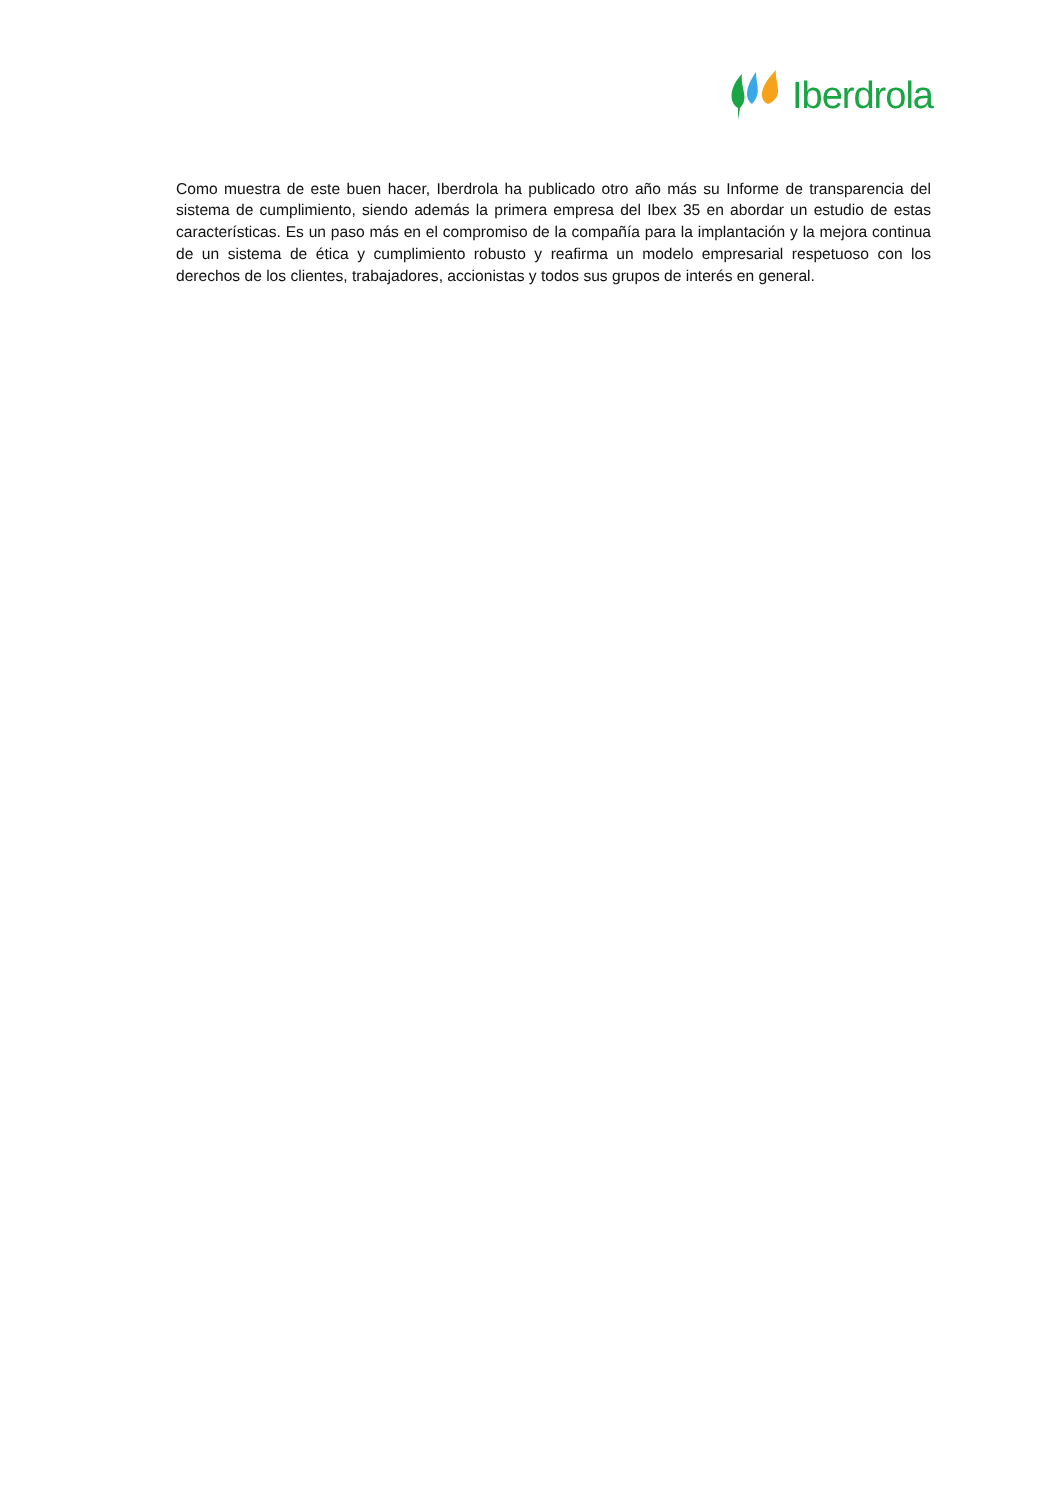Iberdrola
Como muestra de este buen hacer, Iberdrola ha publicado otro año más su Informe de transparencia del sistema de cumplimiento, siendo además la primera empresa del Ibex 35 en abordar un estudio de estas características. Es un paso más en el compromiso de la compañía para la implantación y la mejora continua de un sistema de ética y cumplimiento robusto y reafirma un modelo empresarial respetuoso con los derechos de los clientes, trabajadores, accionistas y todos sus grupos de interés en general.